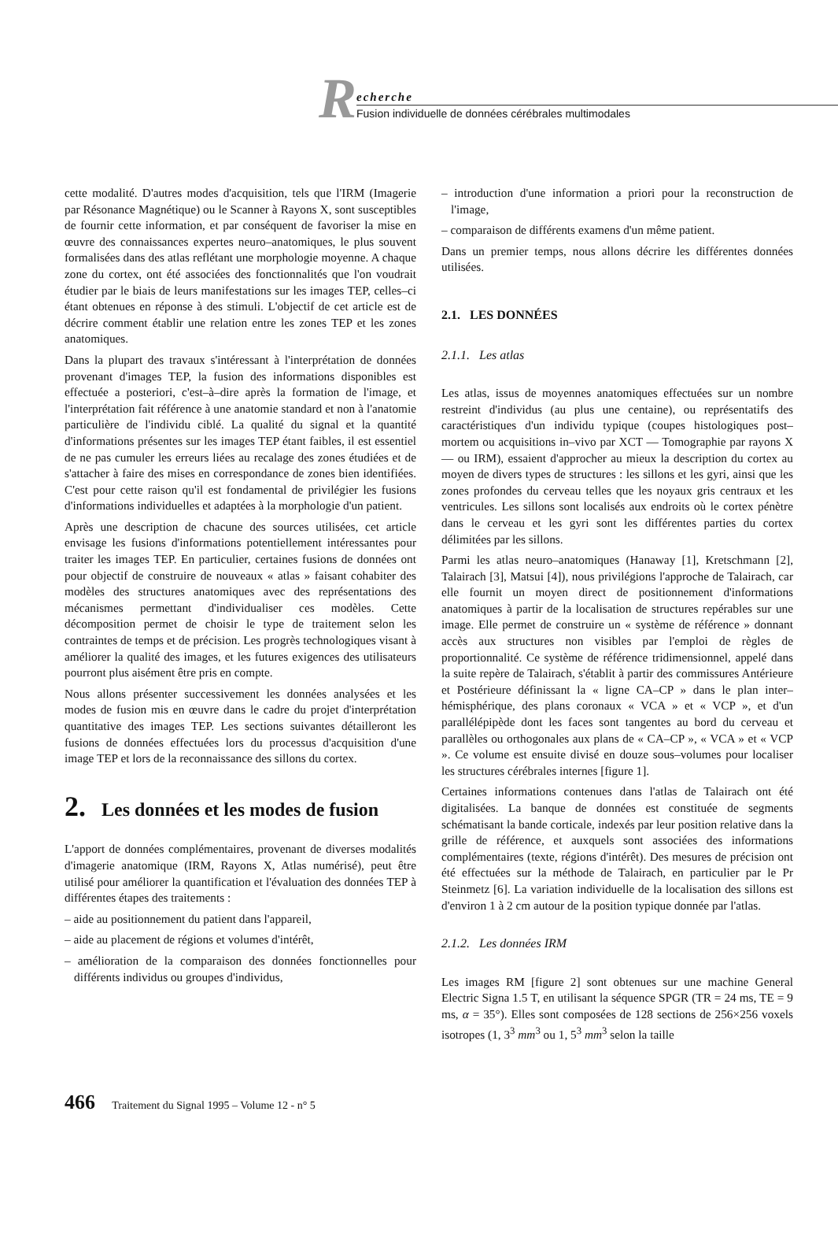R
echerche
Fusion individuelle de données cérébrales multimodales
cette modalité. D'autres modes d'acquisition, tels que l'IRM (Imagerie par Résonance Magnétique) ou le Scanner à Rayons X, sont susceptibles de fournir cette information, et par conséquent de favoriser la mise en œuvre des connaissances expertes neuro–anatomiques, le plus souvent formalisées dans des atlas reflétant une morphologie moyenne. A chaque zone du cortex, ont été associées des fonctionnalités que l'on voudrait étudier par le biais de leurs manifestations sur les images TEP, celles–ci étant obtenues en réponse à des stimuli. L'objectif de cet article est de décrire comment établir une relation entre les zones TEP et les zones anatomiques.
Dans la plupart des travaux s'intéressant à l'interprétation de données provenant d'images TEP, la fusion des informations disponibles est effectuée a posteriori, c'est–à–dire après la formation de l'image, et l'interprétation fait référence à une anatomie standard et non à l'anatomie particulière de l'individu ciblé. La qualité du signal et la quantité d'informations présentes sur les images TEP étant faibles, il est essentiel de ne pas cumuler les erreurs liées au recalage des zones étudiées et de s'attacher à faire des mises en correspondance de zones bien identifiées. C'est pour cette raison qu'il est fondamental de privilégier les fusions d'informations individuelles et adaptées à la morphologie d'un patient.
Après une description de chacune des sources utilisées, cet article envisage les fusions d'informations potentiellement intéressantes pour traiter les images TEP. En particulier, certaines fusions de données ont pour objectif de construire de nouveaux « atlas » faisant cohabiter des modèles des structures anatomiques avec des représentations des mécanismes permettant d'individualiser ces modèles. Cette décomposition permet de choisir le type de traitement selon les contraintes de temps et de précision. Les progrès technologiques visant à améliorer la qualité des images, et les futures exigences des utilisateurs pourront plus aisément être pris en compte.
Nous allons présenter successivement les données analysées et les modes de fusion mis en œuvre dans le cadre du projet d'interprétation quantitative des images TEP. Les sections suivantes détailleront les fusions de données effectuées lors du processus d'acquisition d'une image TEP et lors de la reconnaissance des sillons du cortex.
2. Les données et les modes de fusion
L'apport de données complémentaires, provenant de diverses modalités d'imagerie anatomique (IRM, Rayons X, Atlas numérisé), peut être utilisé pour améliorer la quantification et l'évaluation des données TEP à différentes étapes des traitements :
– aide au positionnement du patient dans l'appareil,
– aide au placement de régions et volumes d'intérêt,
– amélioration de la comparaison des données fonctionnelles pour différents individus ou groupes d'individus,
– introduction d'une information a priori pour la reconstruction de l'image,
– comparaison de différents examens d'un même patient.
Dans un premier temps, nous allons décrire les différentes données utilisées.
2.1. LES DONNÉES
2.1.1. Les atlas
Les atlas, issus de moyennes anatomiques effectuées sur un nombre restreint d'individus (au plus une centaine), ou représentatifs des caractéristiques d'un individu typique (coupes histologiques post–mortem ou acquisitions in–vivo par XCT — Tomographie par rayons X — ou IRM), essaient d'approcher au mieux la description du cortex au moyen de divers types de structures : les sillons et les gyri, ainsi que les zones profondes du cerveau telles que les noyaux gris centraux et les ventricules. Les sillons sont localisés aux endroits où le cortex pénètre dans le cerveau et les gyri sont les différentes parties du cortex délimitées par les sillons.
Parmi les atlas neuro–anatomiques (Hanaway [1], Kretschmann [2], Talairach [3], Matsui [4]), nous privilégions l'approche de Talairach, car elle fournit un moyen direct de positionnement d'informations anatomiques à partir de la localisation de structures repérables sur une image. Elle permet de construire un « système de référence » donnant accès aux structures non visibles par l'emploi de règles de proportionnalité. Ce système de référence tridimensionnel, appelé dans la suite repère de Talairach, s'établit à partir des commissures Antérieure et Postérieure définissant la « ligne CA–CP » dans le plan inter–hémisphérique, des plans coronaux « VCA » et « VCP », et d'un parallélépipède dont les faces sont tangentes au bord du cerveau et parallèles ou orthogonales aux plans de « CA–CP », « VCA » et « VCP ». Ce volume est ensuite divisé en douze sous–volumes pour localiser les structures cérébrales internes [figure 1].
Certaines informations contenues dans l'atlas de Talairach ont été digitalisées. La banque de données est constituée de segments schématisant la bande corticale, indexés par leur position relative dans la grille de référence, et auxquels sont associées des informations complémentaires (texte, régions d'intérêt). Des mesures de précision ont été effectuées sur la méthode de Talairach, en particulier par le Pr Steinmetz [6]. La variation individuelle de la localisation des sillons est d'environ 1 à 2 cm autour de la position typique donnée par l'atlas.
2.1.2. Les données IRM
Les images RM [figure 2] sont obtenues sur une machine General Electric Signa 1.5 T, en utilisant la séquence SPGR (TR = 24 ms, TE = 9 ms, α = 35°). Elles sont composées de 128 sections de 256×256 voxels isotropes (1, 3<sup>3</sup> mm<sup>3</sup> ou 1, 5<sup>3</sup> mm<sup>3</sup> selon la taille
466 Traitement du Signal 1995 – Volume 12 - n° 5